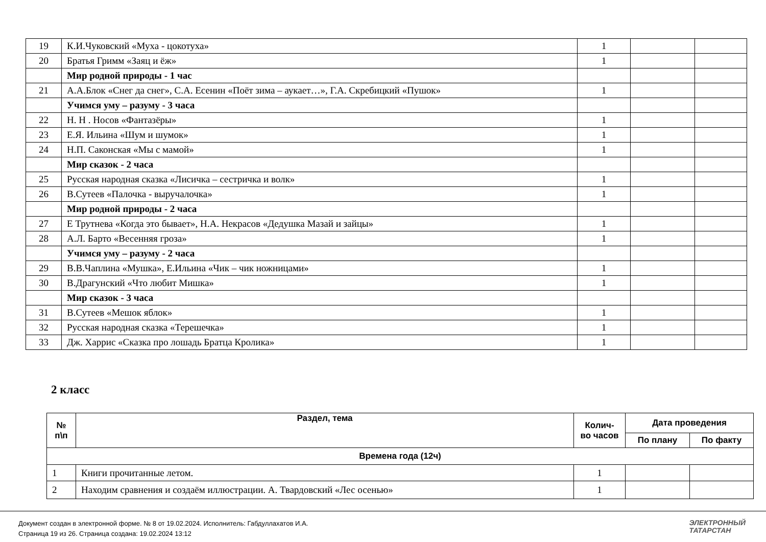| 19 | К.И.Чуковский «Муха - цокотуха» | 1 | | |
| 20 | Братья Гримм «Заяц и ёж» | 1 | | |
| | Мир родной природы - 1 час | | | |
| 21 | А.А.Блок «Снег да снег», С.А. Есенин «Поёт зима – аукает…», Г.А. Скребицкий «Пушок» | 1 | | |
| | Учимся уму – разуму - 3 часа | | | |
| 22 | Н. Н . Носов «Фантазёры» | 1 | | |
| 23 | Е.Я. Ильина «Шум и шумок» | 1 | | |
| 24 | Н.П. Саконская «Мы с мамой» | 1 | | |
| | Мир сказок - 2 часа | | | |
| 25 | Русская народная сказка «Лисичка – сестричка и волк» | 1 | | |
| 26 | В.Сутеев «Палочка - выручалочка» | 1 | | |
| | Мир родной природы - 2 часа | | | |
| 27 | Е Трутнева «Когда это бывает», Н.А. Некрасов «Дедушка Мазай и зайцы» | 1 | | |
| 28 | А.Л. Барто «Весенняя гроза» | 1 | | |
| | Учимся уму – разуму - 2 часа | | | |
| 29 | В.В.Чаплина «Мушка», Е.Ильина «Чик – чик ножницами» | 1 | | |
| 30 | В.Драгунский «Что любит Мишка» | 1 | | |
| | Мир сказок - 3 часа | | | |
| 31 | В.Сутеев «Мешок яблок» | 1 | | |
| 32 | Русская народная сказка «Терешечка» | 1 | | |
| 33 | Дж. Харрис «Сказка про лошадь Братца Кролика» | 1 | | |
2 класс
| № п\п | Раздел, тема | Колич- во часов | Дата проведения | |
| --- | --- | --- | --- | --- |
| | | | По плану | По факту |
| Времена года (12ч) | | | | |
| 1 | Книги прочитанные летом. | 1 | | |
| 2 | Находим сравнения и создаём иллюстрации. А. Твардовский «Лес осенью» | 1 | | |
Документ создан в электронной форме. № 8 от 19.02.2024. Исполнитель: Габдуллахатов И.А.
Страница 19 из 26. Страница создана: 19.02.2024 13:12
ЭЛЕКТРОННЫЙ
ТАТАРСТАН